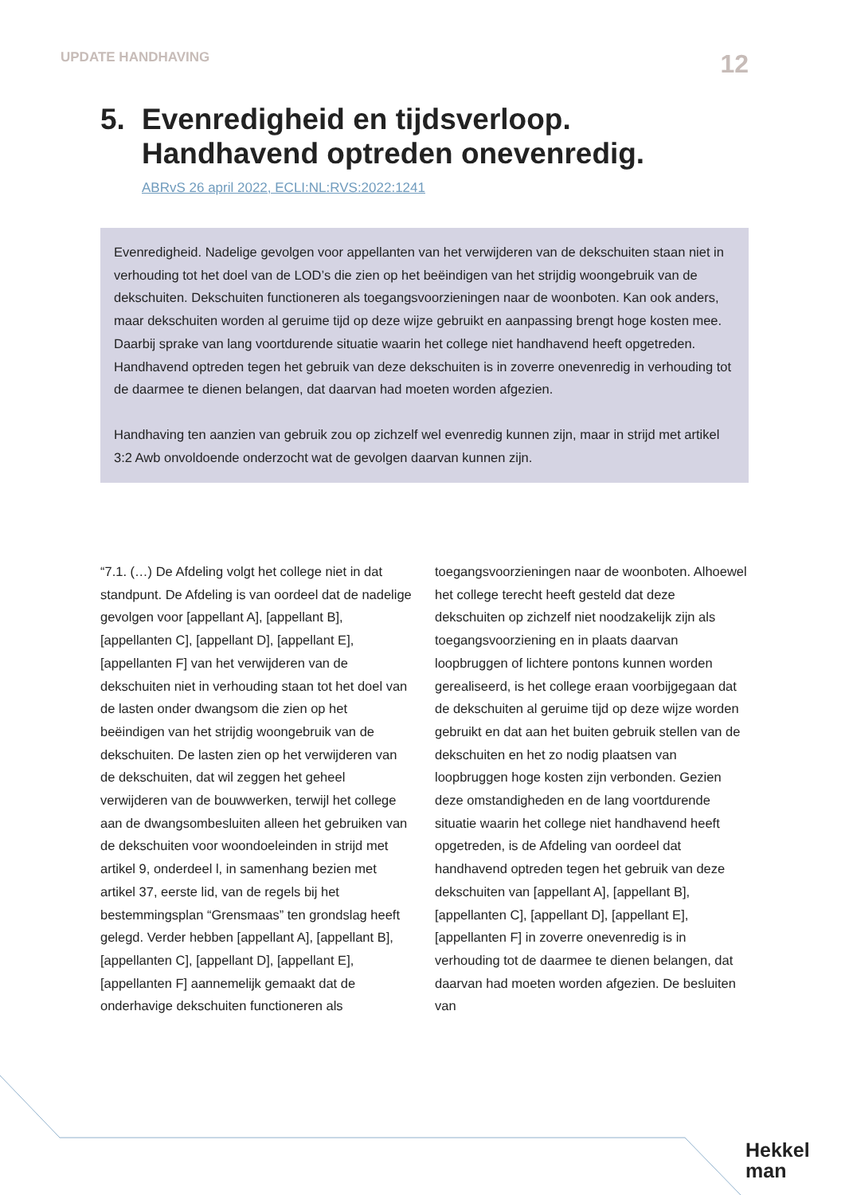UPDATE HANDHAVING 12
5. Evenredigheid en tijdsverloop.
Handhavend optreden onevenredig.
ABRvS 26 april 2022, ECLI:NL:RVS:2022:1241
Evenredigheid. Nadelige gevolgen voor appellanten van het verwijderen van de dekschuiten staan niet in verhouding tot het doel van de LOD’s die zien op het beëindigen van het strijdig woongebruik van de dekschuiten. Dekschuiten functioneren als toegangsvoorzieningen naar de woonboten. Kan ook anders, maar dekschuiten worden al geruime tijd op deze wijze gebruikt en aanpassing brengt hoge kosten mee. Daarbij sprake van lang voortdurende situatie waarin het college niet handhavend heeft opgetreden. Handhavend optreden tegen het gebruik van deze dekschuiten is in zoverre onevenredig in verhouding tot de daarmee te dienen belangen, dat daarvan had moeten worden afgezien.
Handhaving ten aanzien van gebruik zou op zichzelf wel evenredig kunnen zijn, maar in strijd met artikel 3:2 Awb onvoldoende onderzocht wat de gevolgen daarvan kunnen zijn.
“7.1. (…) De Afdeling volgt het college niet in dat standpunt. De Afdeling is van oordeel dat de nadelige gevolgen voor [appellant A], [appellant B], [appellanten C], [appellant D], [appellant E], [appellanten F] van het verwijderen van de dekschuiten niet in verhouding staan tot het doel van de lasten onder dwangsom die zien op het beëindigen van het strijdig woongebruik van de dekschuiten. De lasten zien op het verwijderen van de dekschuiten, dat wil zeggen het geheel verwijderen van de bouwwerken, terwijl het college aan de dwangsombesluiten alleen het gebruiken van de dekschuiten voor woondoeleinden in strijd met artikel 9, onderdeel l, in samenhang bezien met artikel 37, eerste lid, van de regels bij het bestemmingsplan “Grensmaas” ten grondslag heeft gelegd. Verder hebben [appellant A], [appellant B], [appellanten C], [appellant D], [appellant E], [appellanten F] aannemelijk gemaakt dat de onderhavige dekschuiten functioneren als toegangsvoorzieningen naar de woonboten. Alhoewel het college terecht heeft gesteld dat deze dekschuiten op zichzelf niet noodzakelijk zijn als toegangsvoorziening en in plaats daarvan loopbruggen of lichtere pontons kunnen worden gerealiseerd, is het college eraan voorbijgegaan dat de dekschuiten al geruime tijd op deze wijze worden gebruikt en dat aan het buiten gebruik stellen van de dekschuiten en het zo nodig plaatsen van loopbruggen hoge kosten zijn verbonden. Gezien deze omstandigheden en de lang voortdurende situatie waarin het college niet handhavend heeft opgetreden, is de Afdeling van oordeel dat handhavend optreden tegen het gebruik van deze dekschuiten van [appellant A], [appellant B], [appellanten C], [appellant D], [appellant E], [appellanten F] in zoverre onevenredig is in verhouding tot de daarmee te dienen belangen, dat daarvan had moeten worden afgezien. De besluiten van
Hekkel
man